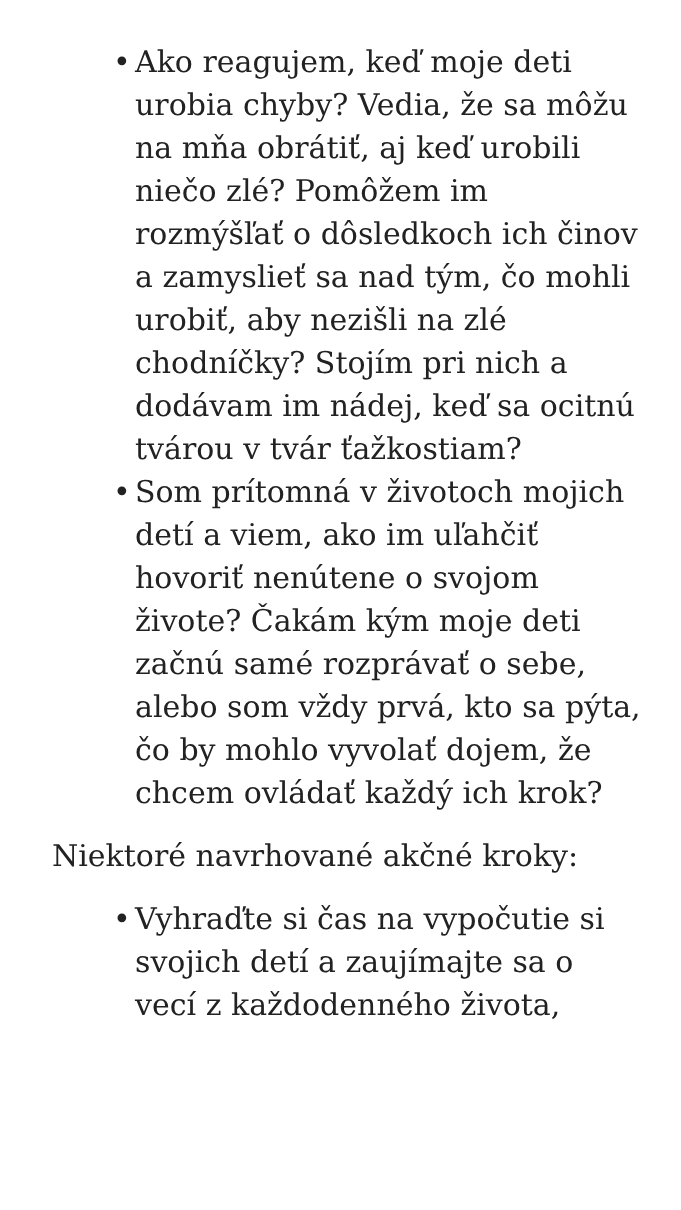• Ako reagujem, keď moje deti urobia chyby? Vedia, že sa môžu na mňa obrátiť, aj keď urobili niečo zlé? Pomôžem im rozmýšľať o dôsledkoch ich činov a zamyslieť sa nad tým, čo mohli urobiť, aby nezišli na zlé chodníčky? Stojím pri nich a dodávam im nádej, keď sa ocitnú tvárou v tvár ťažkostiam?
• Som prítomná v životoch mojich detí a viem, ako im uľahčiť hovoriť nenútene o svojom živote? Čakám kým moje deti začnú samé rozprávať o sebe, alebo som vždy prvá, kto sa pýta, čo by mohlo vyvolať dojem, že chcem ovládať každý ich krok?
Niektoré navrhované akčné kroky:
• Vyhraďte si čas na vypočutie si svojich detí a zaujímajte sa o vecí z každodenného života,